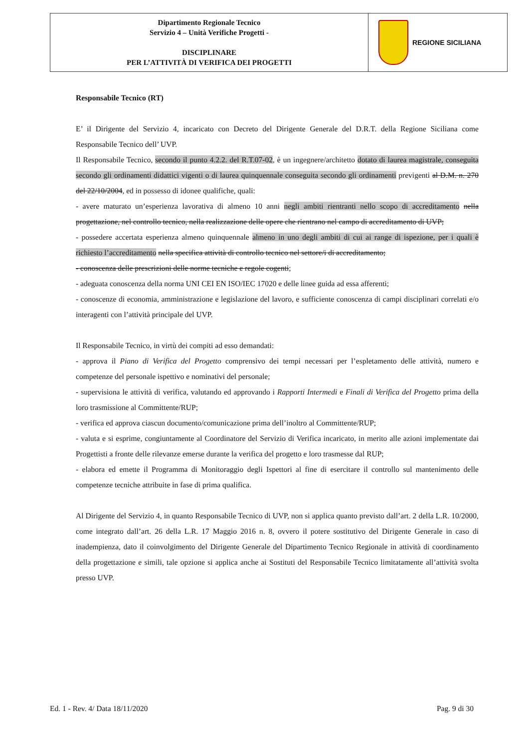| Dipartimento Regionale Tecnico Servizio 4 – Unità Verifiche Progetti - DISCIPLINARE PER L’ATTIVITÀ DI VERIFICA DEI PROGETTI | REGIONE SICILIANA |
Responsabile Tecnico (RT)
E’ il Dirigente del Servizio 4, incaricato con Decreto del Dirigente Generale del D.R.T. della Regione Siciliana come Responsabile Tecnico dell’ UVP.
Il Responsabile Tecnico, secondo il punto 4.2.2. del R.T.07-02, è un ingegnere/architetto dotato di laurea magistrale, conseguita secondo gli ordinamenti didattici vigenti o di laurea quinquennale conseguita secondo gli ordinamenti previgenti al D.M. n. 270 del 22/10/2004, ed in possesso di idonee qualifiche, quali:
- avere maturato un’esperienza lavorativa di almeno 10 anni negli ambiti rientranti nello scopo di accreditamento nella progettazione, nel controllo tecnico, nella realizzazione delle opere che rientrano nel campo di accreditamento di UVP;
- possedere accertata esperienza almeno quinquennale almeno in uno degli ambiti di cui ai range di ispezione, per i quali è richiesto l’accreditamento nella specifica attività di controllo tecnico nel settore/i di accreditamento;
- conoscenza delle prescrizioni delle norme tecniche e regole cogenti;
- adeguata conoscenza della norma UNI CEI EN ISO/IEC 17020 e delle linee guida ad essa afferenti;
- conoscenze di economia, amministrazione e legislazione del lavoro, e sufficiente conoscenza di campi disciplinari correlati e/o interagenti con l’attività principale del UVP.
Il Responsabile Tecnico, in virtù dei compiti ad esso demandati:
- approva il Piano di Verifica del Progetto comprensivo dei tempi necessari per l’espletamento delle attività, numero e competenze del personale ispettivo e nominativi del personale;
- supervisiona le attività di verifica, valutando ed approvando i Rapporti Intermedi e Finali di Verifica del Progetto prima della loro trasmissione al Committente/RUP;
- verifica ed approva ciascun documento/comunicazione prima dell’inoltro al Committente/RUP;
- valuta e si esprime, congiuntamente al Coordinatore del Servizio di Verifica incaricato, in merito alle azioni implementate dai Progettisti a fronte delle rilevanze emerse durante la verifica del progetto e loro trasmesse dal RUP;
- elabora ed emette il Programma di Monitoraggio degli Ispettori al fine di esercitare il controllo sul mantenimento delle competenze tecniche attribuite in fase di prima qualifica.
Al Dirigente del Servizio 4, in quanto Responsabile Tecnico di UVP, non si applica quanto previsto dall’art. 2 della L.R. 10/2000, come integrato dall’art. 26 della L.R. 17 Maggio 2016 n. 8, ovvero il potere sostitutivo del Dirigente Generale in caso di inadempienza, dato il coinvolgimento del Dirigente Generale del Dipartimento Tecnico Regionale in attività di coordinamento della progettazione e simili, tale opzione si applica anche ai Sostituti del Responsabile Tecnico limitatamente all’attività svolta presso UVP.
Ed. 1 - Rev. 4/ Data 18/11/2020 Pag. 9 di 30